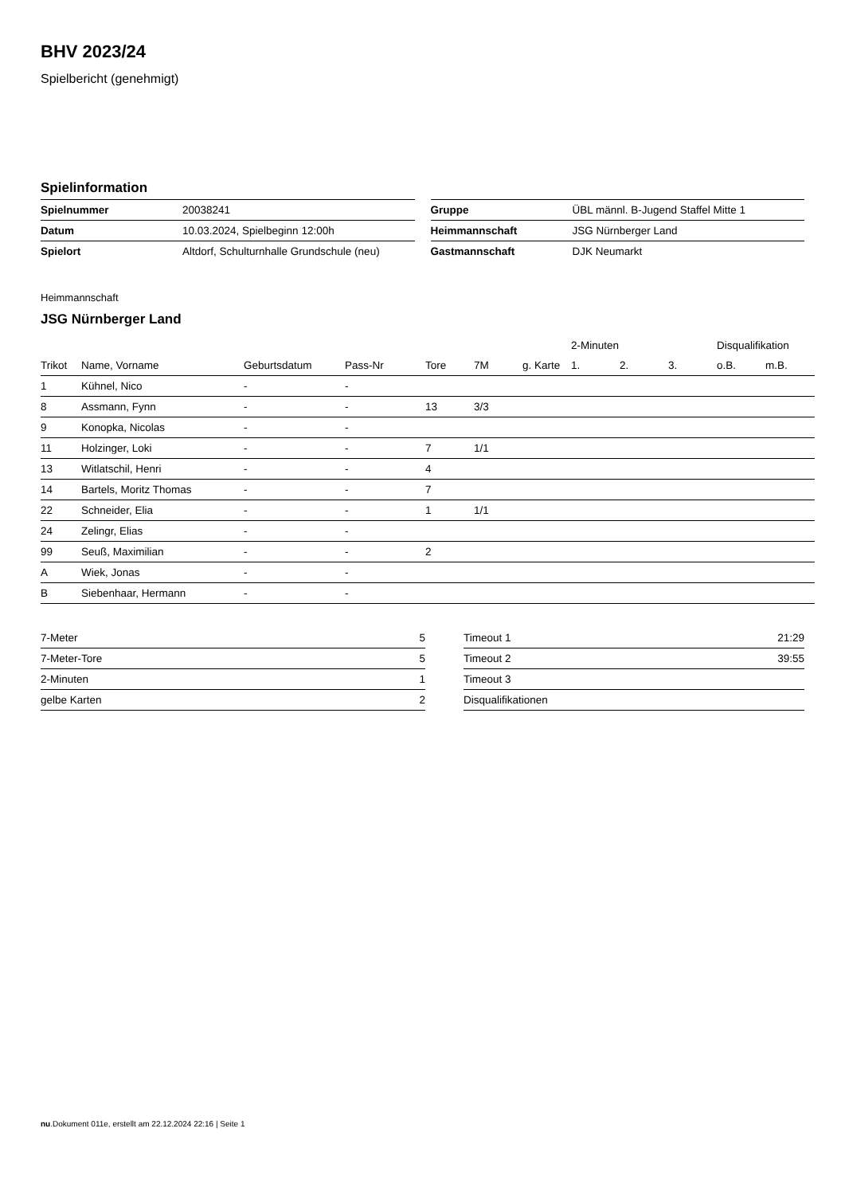BHV 2023/24
Spielbericht (genehmigt)
Spielinformation
| Spielnummer | 20038241 |
| Datum | 10.03.2024, Spielbeginn 12:00h |
| Spielort | Altdorf, Schulturnhalle Grundschule (neu) |
| Gruppe | ÜBL männl. B-Jugend Staffel Mitte 1 |
| Heimmannschaft | JSG Nürnberger Land |
| Gastmannschaft | DJK Neumarkt |
Heimmannschaft
JSG Nürnberger Land
| | | | | | | | 2-Minuten | | | Disqualifikation | |
| --- | --- | --- | --- | --- | --- | --- | --- | --- | --- | --- | --- |
| Trikot | Name, Vorname | Geburtsdatum | Pass-Nr | Tore | 7M | g. Karte | 1. | 2. | 3. | o.B. | m.B. |
| 1 | Kühnel, Nico | - | - | | | | | | | | |
| 8 | Assmann, Fynn | - | - | 13 | 3/3 | | | | | | |
| 9 | Konopka, Nicolas | - | - | | | | | | | | |
| 11 | Holzinger, Loki | - | - | 7 | 1/1 | | | | | | |
| 13 | Witlatschil, Henri | - | - | 4 | | | | | | | |
| 14 | Bartels, Moritz Thomas | - | - | 7 | | | | | | | |
| 22 | Schneider, Elia | - | - | 1 | 1/1 | | | | | | |
| 24 | Zelingr, Elias | - | - | | | | | | | | |
| 99 | Seuß, Maximilian | - | - | 2 | | | | | | | |
| A | Wiek, Jonas | - | - | | | | | | | | |
| B | Siebenhaar, Hermann | - | - | | | | | | | | |
| 7-Meter | 5 |
| 7-Meter-Tore | 5 |
| 2-Minuten | 1 |
| gelbe Karten | 2 |
| Timeout 1 | 21:29 |
| Timeout 2 | 39:55 |
| Timeout 3 | |
| Disqualifikationen | |
nu.Dokument 011e, erstellt am 22.12.2024 22:16 | Seite 1